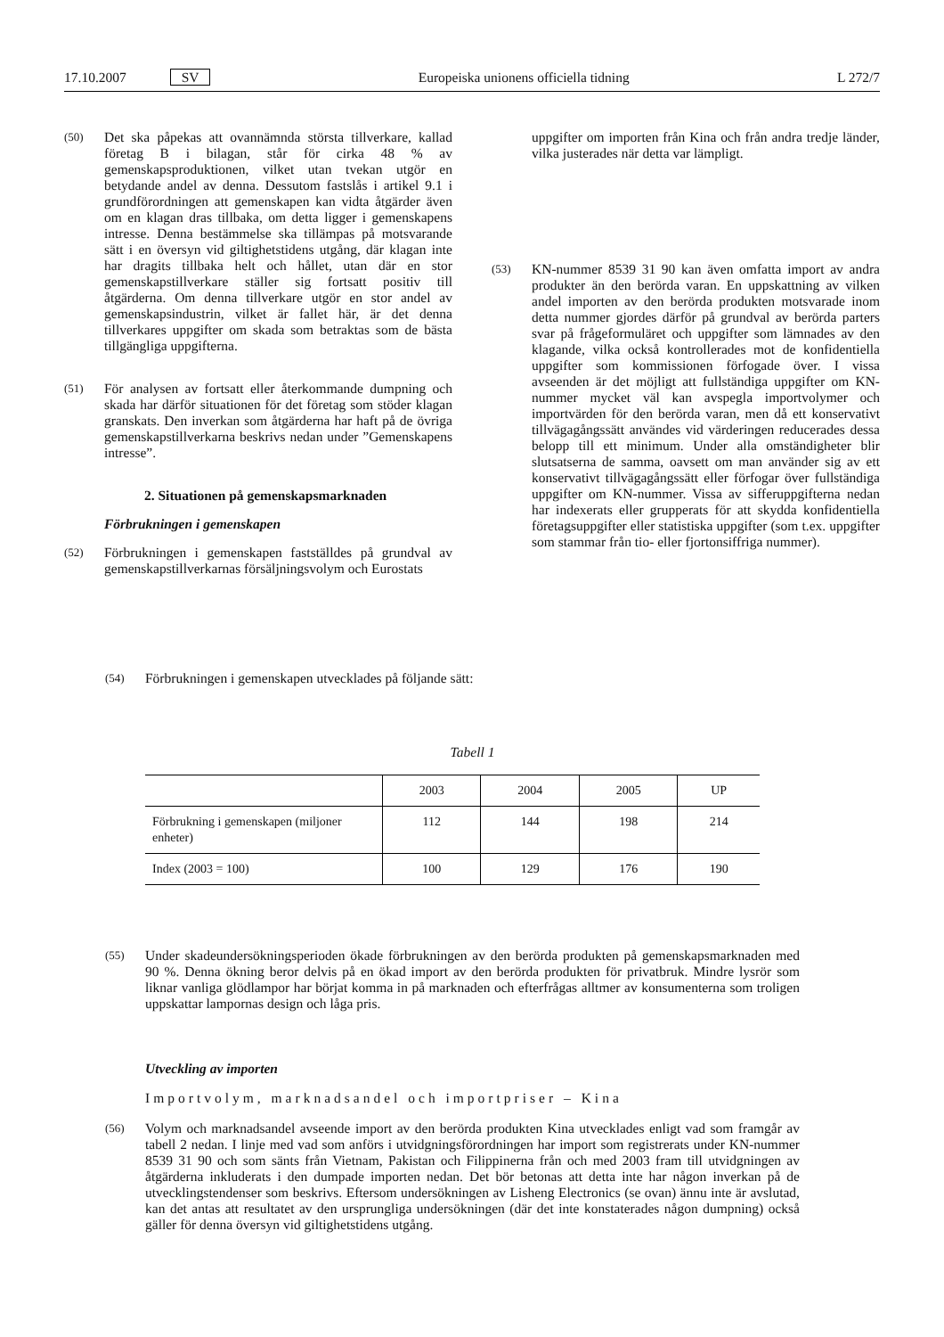17.10.2007 SV Europeiska unionens officiella tidning L 272/7
(50) Det ska påpekas att ovannämnda största tillverkare, kallad företag B i bilagan, står för cirka 48 % av gemenskapsproduktionen, vilket utan tvekan utgör en betydande andel av denna. Dessutom fastslås i artikel 9.1 i grundförordningen att gemenskapen kan vidta åtgärder även om en klagan dras tillbaka, om detta ligger i gemenskapens intresse. Denna bestämmelse ska tillämpas på motsvarande sätt i en översyn vid giltighetstidens utgång, där klagan inte har dragits tillbaka helt och hållet, utan där en stor gemenskapstillverkare ställer sig fortsatt positiv till åtgärderna. Om denna tillverkare utgör en stor andel av gemenskapsindustrin, vilket är fallet här, är det denna tillverkares uppgifter om skada som betraktas som de bästa tillgängliga uppgifterna.
(51) För analysen av fortsatt eller återkommande dumpning och skada har därför situationen för det företag som stöder klagan granskats. Den inverkan som åtgärderna har haft på de övriga gemenskapstillverkarna beskrivs nedan under ”Gemenskapens intresse”.
2. Situationen på gemenskapsmarknaden
Förbrukningen i gemenskapen
(52) Förbrukningen i gemenskapen fastställdes på grundval av gemenskapstillverkarnas försäljningsvolym och Eurostats
uppgifter om importen från Kina och från andra tredje länder, vilka justerades när detta var lämpligt.
(53) KN-nummer 8539 31 90 kan även omfatta import av andra produkter än den berörda varan. En uppskattning av vilken andel importen av den berörda produkten motsvarade inom detta nummer gjordes därför på grundval av berörda parters svar på frågeformuläret och uppgifter som lämnades av den klagande, vilka också kontrollerades mot de konfidentiella uppgifter som kommissionen förfogade över. I vissa avseenden är det möjligt att fullständiga uppgifter om KN-nummer mycket väl kan avspegla importvolymer och importvärden för den berörda varan, men då ett konservativt tillvägagångssätt användes vid värderingen reducerades dessa belopp till ett minimum. Under alla omständigheter blir slutsatserna de samma, oavsett om man använder sig av ett konservativt tillvägagångssätt eller förfogar över fullständiga uppgifter om KN-nummer. Vissa av sifferuppgifterna nedan har indexerats eller grupperats för att skydda konfidentiella företagsuppgifter eller statistiska uppgifter (som t.ex. uppgifter som stammar från tio- eller fjortonsiffriga nummer).
(54) Förbrukningen i gemenskapen utvecklades på följande sätt:
Tabell 1
| | 2003 | 2004 | 2005 | UP |
| --- | --- | --- | --- | --- |
| Förbrukning i gemenskapen (miljoner enheter) | 112 | 144 | 198 | 214 |
| Index (2003 = 100) | 100 | 129 | 176 | 190 |
(55) Under skadeundersökningsperioden ökade förbrukningen av den berörda produkten på gemenskapsmarknaden med 90 %. Denna ökning beror delvis på en ökad import av den berörda produkten för privatbruk. Mindre lysrör som liknar vanliga glödlampor har börjat komma in på marknaden och efterfrågas alltmer av konsumenterna som troligen uppskattar lampornas design och låga pris.
Utveckling av importen
Importvolym, marknadsandel och importpriser – Kina
(56) Volym och marknadsandel avseende import av den berörda produkten Kina utvecklades enligt vad som framgår av tabell 2 nedan. I linje med vad som anförs i utvidgningsförordningen har import som registrerats under KN-nummer 8539 31 90 och som sänts från Vietnam, Pakistan och Filippinerna från och med 2003 fram till utvidgningen av åtgärderna inkluderats i den dumpade importen nedan. Det bör betonas att detta inte har någon inverkan på de utvecklingstendenser som beskrivs. Eftersom undersökningen av Lisheng Electronics (se ovan) ännu inte är avslutad, kan det antas att resultatet av den ursprungliga undersökningen (där det inte konstaterades någon dumpning) också gäller för denna översyn vid giltighetstidens utgång.